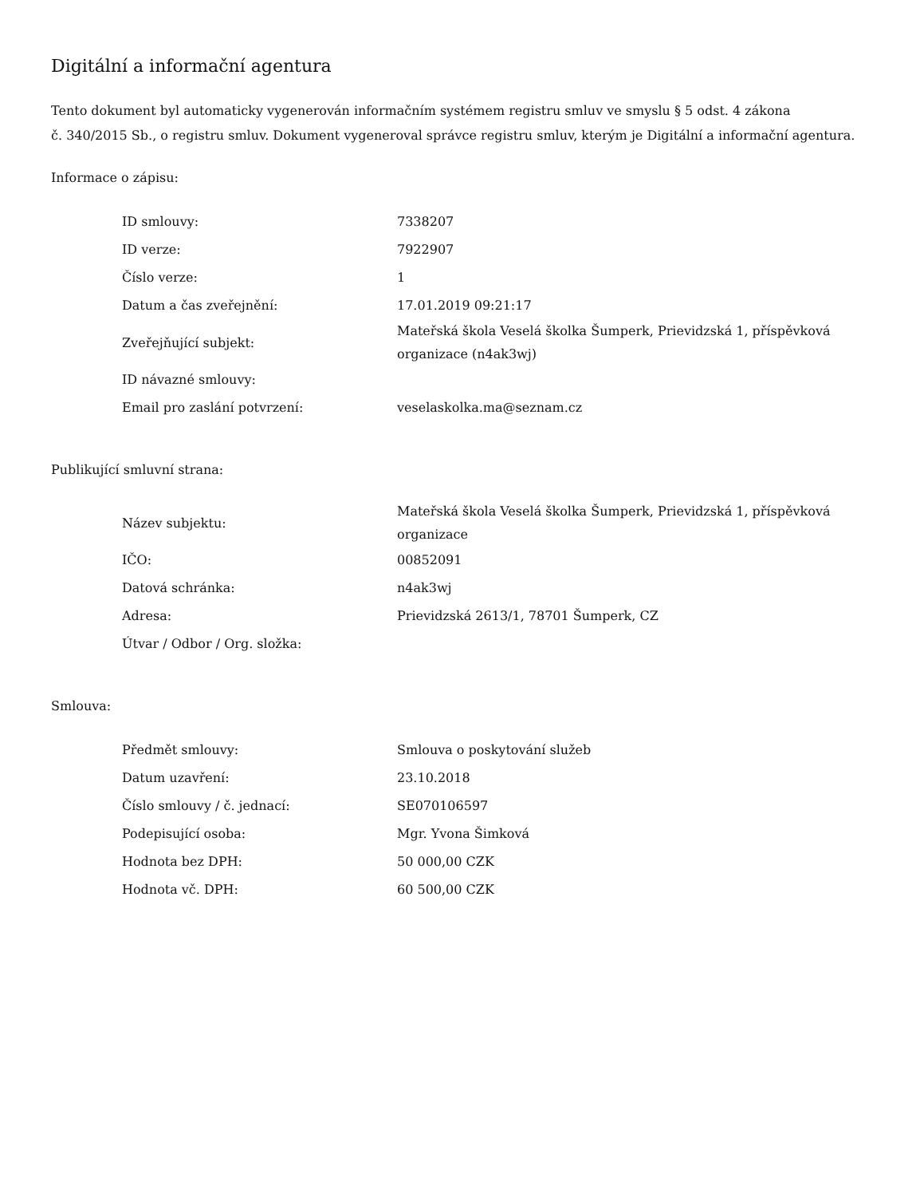Digitální a informační agentura
Tento dokument byl automaticky vygenerován informačním systémem registru smluv ve smyslu § 5 odst. 4 zákona
č. 340/2015 Sb., o registru smluv. Dokument vygeneroval správce registru smluv, kterým je Digitální a informační agentura.
Informace o zápisu:
| ID smlouvy: | 7338207 |
| ID verze: | 7922907 |
| Číslo verze: | 1 |
| Datum a čas zveřejnění: | 17.01.2019 09:21:17 |
| Zveřejňující subjekt: | Mateřská škola Veselá školka Šumperk, Prievidzská 1, příspěvková organizace (n4ak3wj) |
| ID návazné smlouvy: | |
| Email pro zaslání potvrzení: | veselaskolka.ma@seznam.cz |
Publikující smluvní strana:
| Název subjektu: | Mateřská škola Veselá školka Šumperk, Prievidzská 1, příspěvková organizace |
| IČO: | 00852091 |
| Datová schránka: | n4ak3wj |
| Adresa: | Prievidzská 2613/1, 78701 Šumperk, CZ |
| Útvar / Odbor / Org. složka: | |
Smlouva:
| Předmět smlouvy: | Smlouva o poskytování služeb |
| Datum uzavření: | 23.10.2018 |
| Číslo smlouvy / č. jednací: | SE070106597 |
| Podepisující osoba: | Mgr. Yvona Šimková |
| Hodnota bez DPH: | 50 000,00 CZK |
| Hodnota vč. DPH: | 60 500,00 CZK |